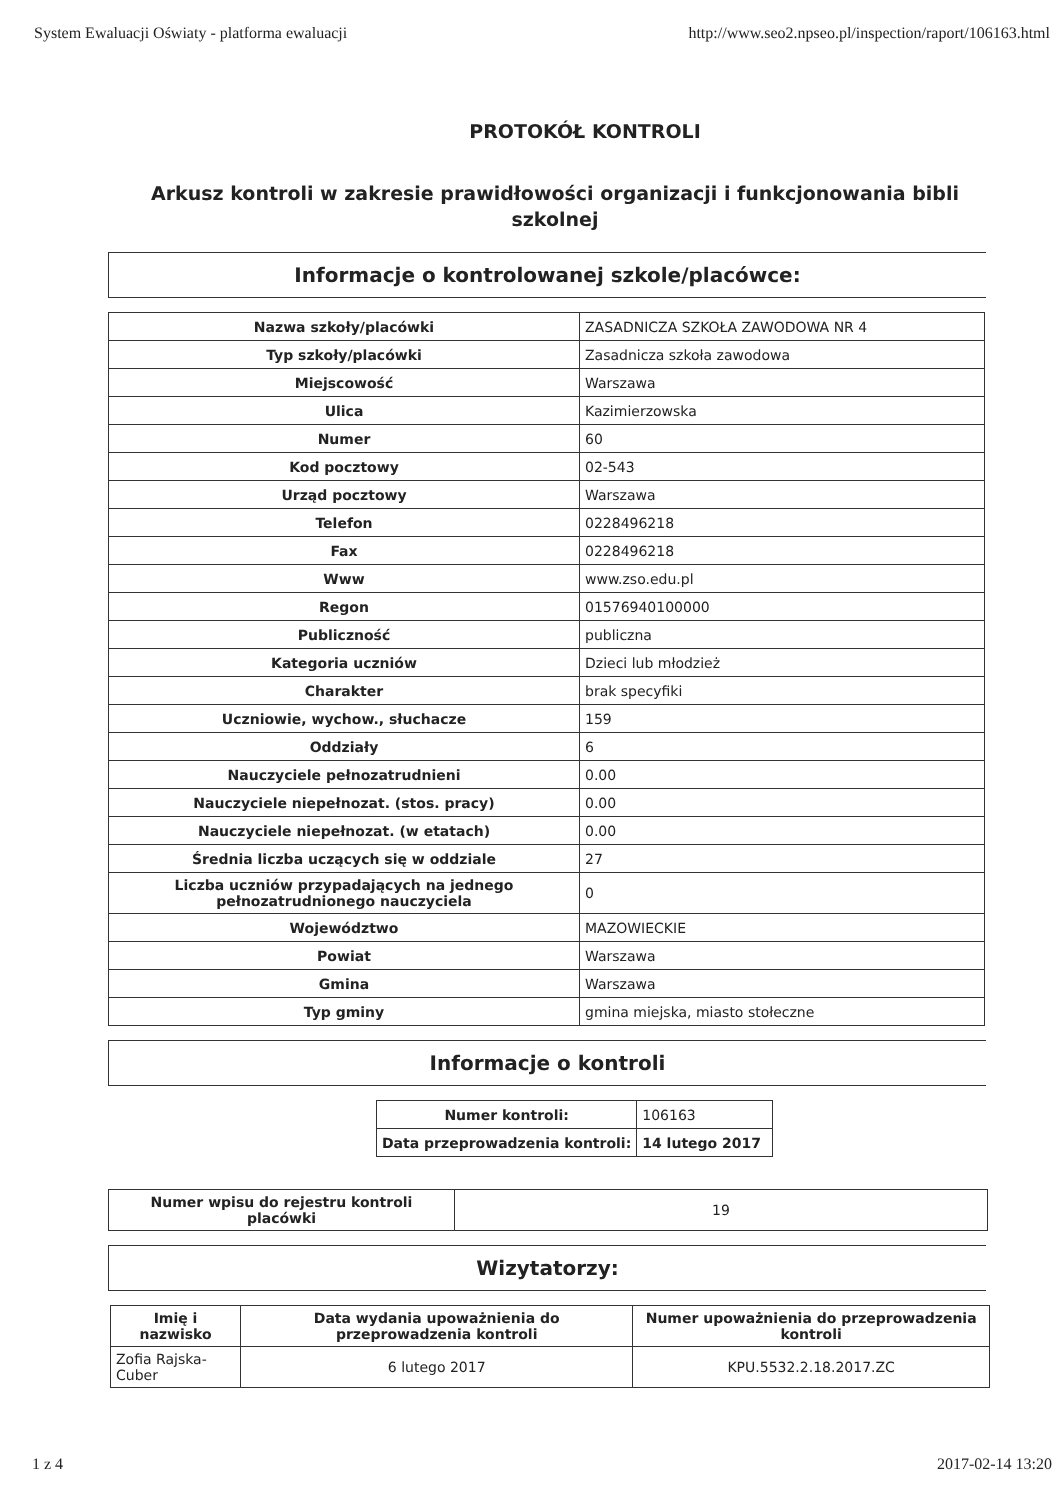System Ewaluacji Oświaty - platforma ewaluacji http://www.seo2.npseo.pl/inspection/raport/106163.html
PROTOKÓŁ KONTROLI
Arkusz kontroli w zakresie prawidłowości organizacji i funkcjonowania bibli szkolnej
Informacje o kontrolowanej szkole/placówce:
| Nazwa szkoły/placówki | ZASADNICZA SZKOŁA ZAWODOWA NR 4 |
| Typ szkoły/placówki | Zasadnicza szkoła zawodowa |
| Miejscowość | Warszawa |
| Ulica | Kazimierzowska |
| Numer | 60 |
| Kod pocztowy | 02-543 |
| Urząd pocztowy | Warszawa |
| Telefon | 0228496218 |
| Fax | 0228496218 |
| Www | www.zso.edu.pl |
| Regon | 01576940100000 |
| Publiczność | publiczna |
| Kategoria uczniów | Dzieci lub młodzież |
| Charakter | brak specyfiki |
| Uczniowie, wychow., słuchacze | 159 |
| Oddziały | 6 |
| Nauczyciele pełnozatrudnieni | 0.00 |
| Nauczyciele niepełnozat. (stos. pracy) | 0.00 |
| Nauczyciele niepełnozat. (w etatach) | 0.00 |
| Średnia liczba uczących się w oddziale | 27 |
| Liczba uczniów przypadających na jednego pełnozatrudnionego nauczyciela | 0 |
| Województwo | MAZOWIECKIE |
| Powiat | Warszawa |
| Gmina | Warszawa |
| Typ gminy | gmina miejska, miasto stołeczne |
Informacje o kontroli
| Numer kontroli: | 106163 |
| Data przeprowadzenia kontroli: | 14 lutego 2017 |
| Numer wpisu do rejestru kontroli placówki | 19 |
Wizytatorzy:
| Imię i nazwisko | Data wydania upoważnienia do przeprowadzenia kontroli | Numer upoważnienia do przeprowadzenia kontroli |
| --- | --- | --- |
| Zofia Rajska-Cuber | 6 lutego 2017 | KPU.5532.2.18.2017.ZC |
1 z 4 2017-02-14 13:20